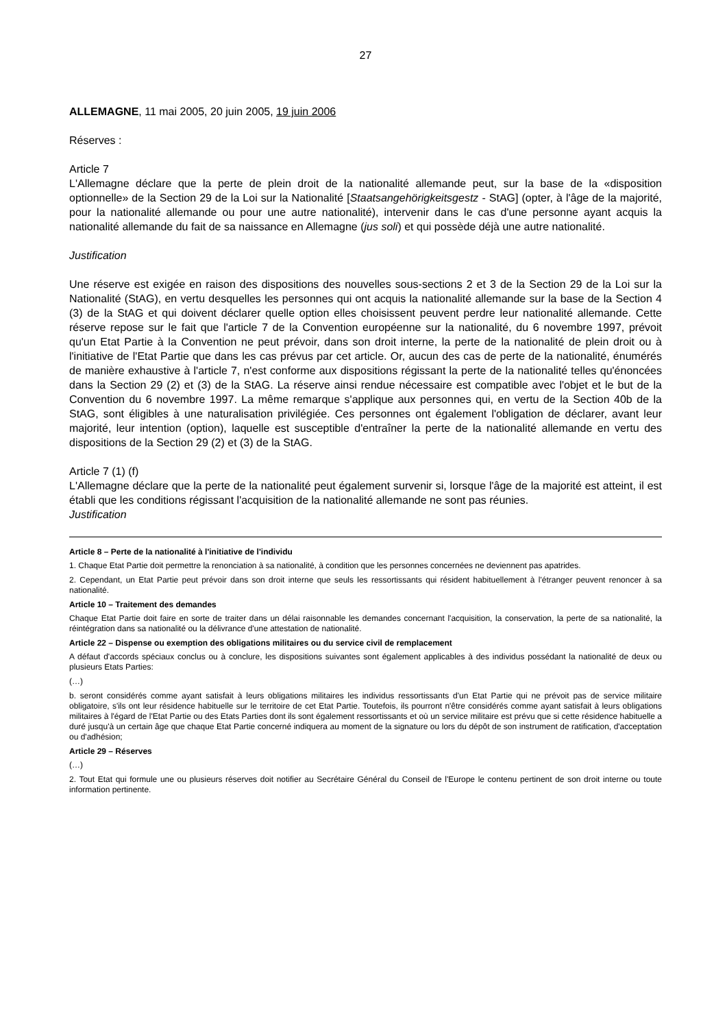27
ALLEMAGNE, 11 mai 2005, 20 juin 2005, 19 juin 2006
Réserves :
Article 7
L'Allemagne déclare que la perte de plein droit de la nationalité allemande peut, sur la base de la «disposition optionnelle» de la Section 29 de la Loi sur la Nationalité [Staatsangehörigkeitsgestz - StAG] (opter, à l'âge de la majorité, pour la nationalité allemande ou pour une autre nationalité), intervenir dans le cas d'une personne ayant acquis la nationalité allemande du fait de sa naissance en Allemagne (jus soli) et qui possède déjà une autre nationalité.
Justification
Une réserve est exigée en raison des dispositions des nouvelles sous-sections 2 et 3 de la Section 29 de la Loi sur la Nationalité (StAG), en vertu desquelles les personnes qui ont acquis la nationalité allemande sur la base de la Section 4 (3) de la StAG et qui doivent déclarer quelle option elles choisissent peuvent perdre leur nationalité allemande. Cette réserve repose sur le fait que l'article 7 de la Convention européenne sur la nationalité, du 6 novembre 1997, prévoit qu'un Etat Partie à la Convention ne peut prévoir, dans son droit interne, la perte de la nationalité de plein droit ou à l'initiative de l'Etat Partie que dans les cas prévus par cet article. Or, aucun des cas de perte de la nationalité, énumérés de manière exhaustive à l'article 7, n'est conforme aux dispositions régissant la perte de la nationalité telles qu'énoncées dans la Section 29 (2) et (3) de la StAG. La réserve ainsi rendue nécessaire est compatible avec l'objet et le but de la Convention du 6 novembre 1997. La même remarque s'applique aux personnes qui, en vertu de la Section 40b de la StAG, sont éligibles à une naturalisation privilégiée. Ces personnes ont également l'obligation de déclarer, avant leur majorité, leur intention (option), laquelle est susceptible d'entraîner la perte de la nationalité allemande en vertu des dispositions de la Section 29 (2) et (3) de la StAG.
Article 7 (1) (f)
L'Allemagne déclare que la perte de la nationalité peut également survenir si, lorsque l'âge de la majorité est atteint, il est établi que les conditions régissant l'acquisition de la nationalité allemande ne sont pas réunies.
Justification
Article 8 – Perte de la nationalité à l'initiative de l'individu
1. Chaque Etat Partie doit permettre la renonciation à sa nationalité, à condition que les personnes concernées ne deviennent pas apatrides.
2. Cependant, un Etat Partie peut prévoir dans son droit interne que seuls les ressortissants qui résident habituellement à l'étranger peuvent renoncer à sa nationalité.
Article 10 – Traitement des demandes
Chaque Etat Partie doit faire en sorte de traiter dans un délai raisonnable les demandes concernant l'acquisition, la conservation, la perte de sa nationalité, la réintégration dans sa nationalité ou la délivrance d'une attestation de nationalité.
Article 22 – Dispense ou exemption des obligations militaires ou du service civil de remplacement
A défaut d'accords spéciaux conclus ou à conclure, les dispositions suivantes sont également applicables à des individus possédant la nationalité de deux ou plusieurs Etats Parties:
(…)
b. seront considérés comme ayant satisfait à leurs obligations militaires les individus ressortissants d'un Etat Partie qui ne prévoit pas de service militaire obligatoire, s'ils ont leur résidence habituelle sur le territoire de cet Etat Partie. Toutefois, ils pourront n'être considérés comme ayant satisfait à leurs obligations militaires à l'égard de l'Etat Partie ou des Etats Parties dont ils sont également ressortissants et où un service militaire est prévu que si cette résidence habituelle a duré jusqu'à un certain âge que chaque Etat Partie concerné indiquera au moment de la signature ou lors du dépôt de son instrument de ratification, d'acceptation ou d'adhésion;
Article 29 – Réserves
(…)
2. Tout Etat qui formule une ou plusieurs réserves doit notifier au Secrétaire Général du Conseil de l'Europe le contenu pertinent de son droit interne ou toute information pertinente.